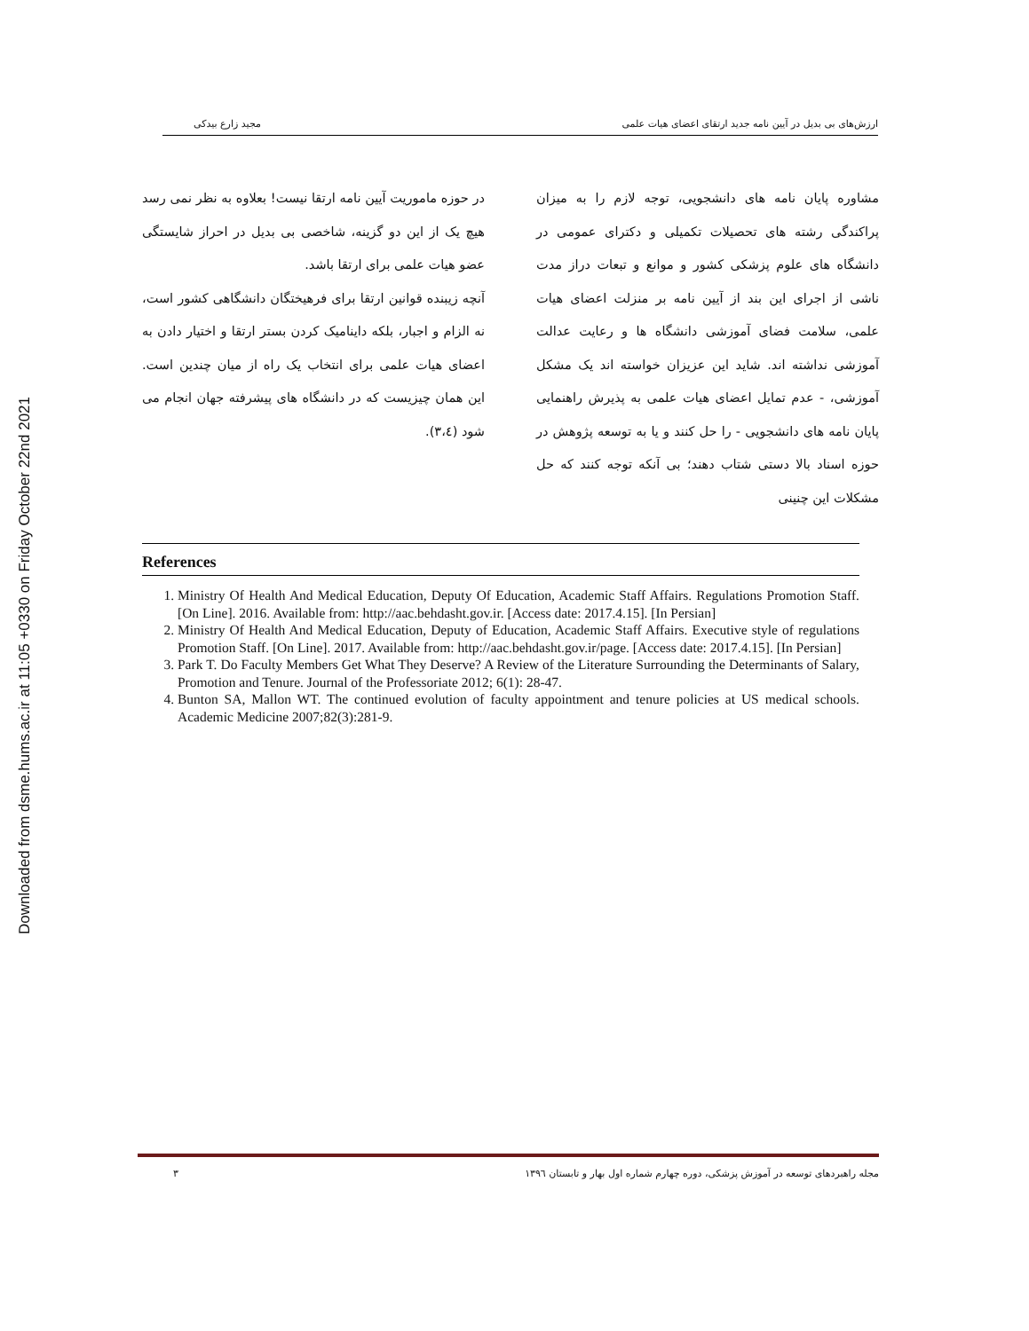Downloaded from dsme.hums.ac.ir at 11:05 +0330 on Friday October 22nd 2021
ارزش‌های بی بدیل در آیین نامه جدید ارتقای اعضای هیات علمی مجید زارع بیدکی
مشاوره پایان نامه های دانشجویی، توجه لازم را به میزان پراکندگی رشته های تحصیلات تکمیلی و دکترای عمومی در دانشگاه های علوم پزشکی کشور و موانع و تبعات دراز مدت ناشی از اجرای این بند از آیین نامه بر منزلت اعضای هیات علمی، سلامت فضای آموزشی دانشگاه ها و رعایت عدالت آموزشی نداشته اند. شاید این عزیزان خواسته اند یک مشکل آموزشی، - عدم تمایل اعضای هیات علمی به پذیرش راهنمایی پایان نامه های دانشجویی - را حل کنند و یا به توسعه پژوهش در حوزه اسناد بالا دستی شتاب دهند؛ بی آنکه توجه کنند که حل مشکلات این چنینی
در حوزه ماموریت آیین نامه ارتقا نیست! بعلاوه به نظر نمی رسد هیچ یک از این دو گزینه، شاخصی بی بدیل در احراز شایستگی عضو هیات علمی برای ارتقا باشد.
آنچه زیبنده قوانین ارتقا برای فرهیختگان دانشگاهی کشور است، نه الزام و اجبار، بلکه داینامیک کردن بستر ارتقا و اختیار دادن به اعضای هیات علمی برای انتخاب یک راه از میان چندین است. این همان چیزیست که در دانشگاه های پیشرفته جهان انجام می شود (٣،٤).
References
1. Ministry Of Health And Medical Education, Deputy Of Education, Academic Staff Affairs. Regulations Promotion Staff. [On Line]. 2016. Available from: http://aac.behdasht.gov.ir. [Access date: 2017.4.15]. [In Persian]
2. Ministry Of Health And Medical Education, Deputy of Education, Academic Staff Affairs. Executive style of regulations Promotion Staff. [On Line]. 2017. Available from: http://aac.behdasht.gov.ir/page. [Access date: 2017.4.15]. [In Persian]
3. Park T. Do Faculty Members Get What They Deserve? A Review of the Literature Surrounding the Determinants of Salary, Promotion and Tenure. Journal of the Professoriate 2012; 6(1): 28-47.
4. Bunton SA, Mallon WT. The continued evolution of faculty appointment and tenure policies at US medical schools. Academic Medicine 2007;82(3):281-9.
مجله راهبردهای توسعه در آموزش پزشکی، دوره چهارم شماره اول بهار و تابستان ١٣٩٦ ٣